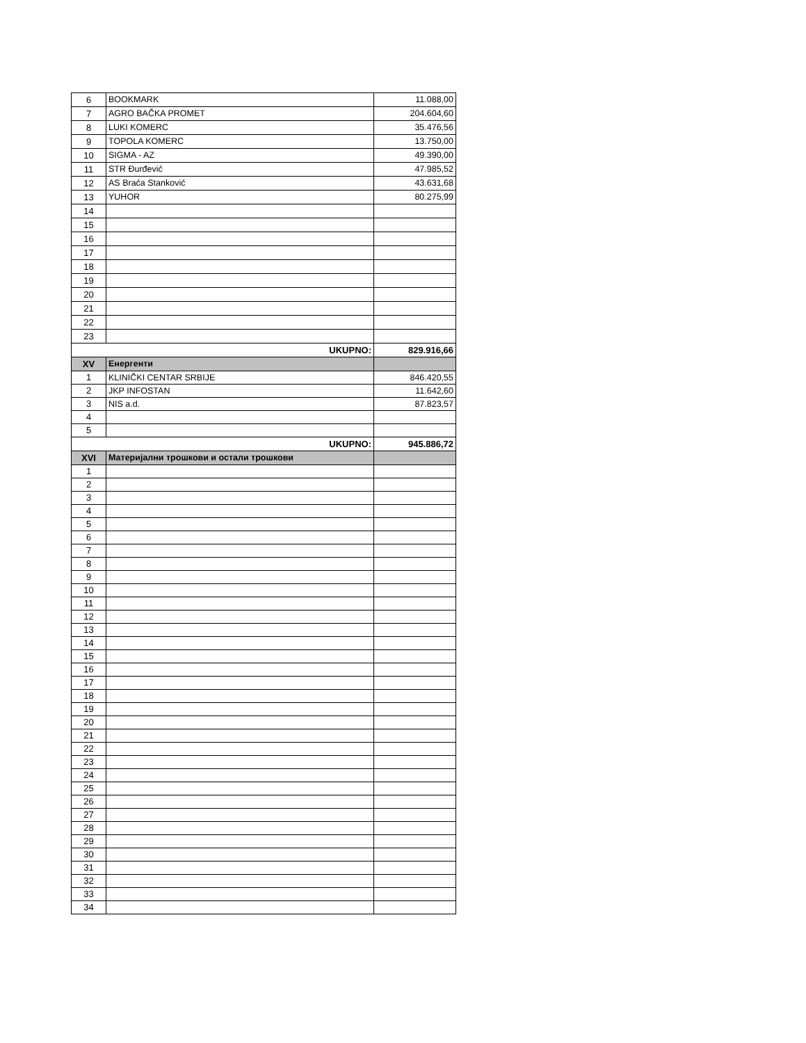| 6 | BOOKMARK | 11.088,00 |
| 7 | AGRO BAČKA PROMET | 204.604,60 |
| 8 | LUKI KOMERC | 35.476,56 |
| 9 | TOPOLA KOMERC | 13.750,00 |
| 10 | SIGMA - AZ | 49.390,00 |
| 11 | STR Đurđević | 47.985,52 |
| 12 | AS Braća Stanković | 43.631,68 |
| 13 | YUHOR | 80.275,99 |
| 14 | | |
| 15 | | |
| 16 | | |
| 17 | | |
| 18 | | |
| 19 | | |
| 20 | | |
| 21 | | |
| 22 | | |
| 23 | | |
| UKUPNO: | | 829.916,66 |
| XV | Енергенти | |
| 1 | KLINIČKI CENTAR SRBIJE | 846.420,55 |
| 2 | JKP INFOSTAN | 11.642,60 |
| 3 | NIS a.d. | 87.823,57 |
| 4 | | |
| 5 | | |
| UKUPNO: | | 945.886,72 |
| XVI | Материјални трошкови и остали трошкови | |
| 1 | | |
| 2 | | |
| 3 | | |
| 4 | | |
| 5 | | |
| 6 | | |
| 7 | | |
| 8 | | |
| 9 | | |
| 10 | | |
| 11 | | |
| 12 | | |
| 13 | | |
| 14 | | |
| 15 | | |
| 16 | | |
| 17 | | |
| 18 | | |
| 19 | | |
| 20 | | |
| 21 | | |
| 22 | | |
| 23 | | |
| 24 | | |
| 25 | | |
| 26 | | |
| 27 | | |
| 28 | | |
| 29 | | |
| 30 | | |
| 31 | | |
| 32 | | |
| 33 | | |
| 34 | | |